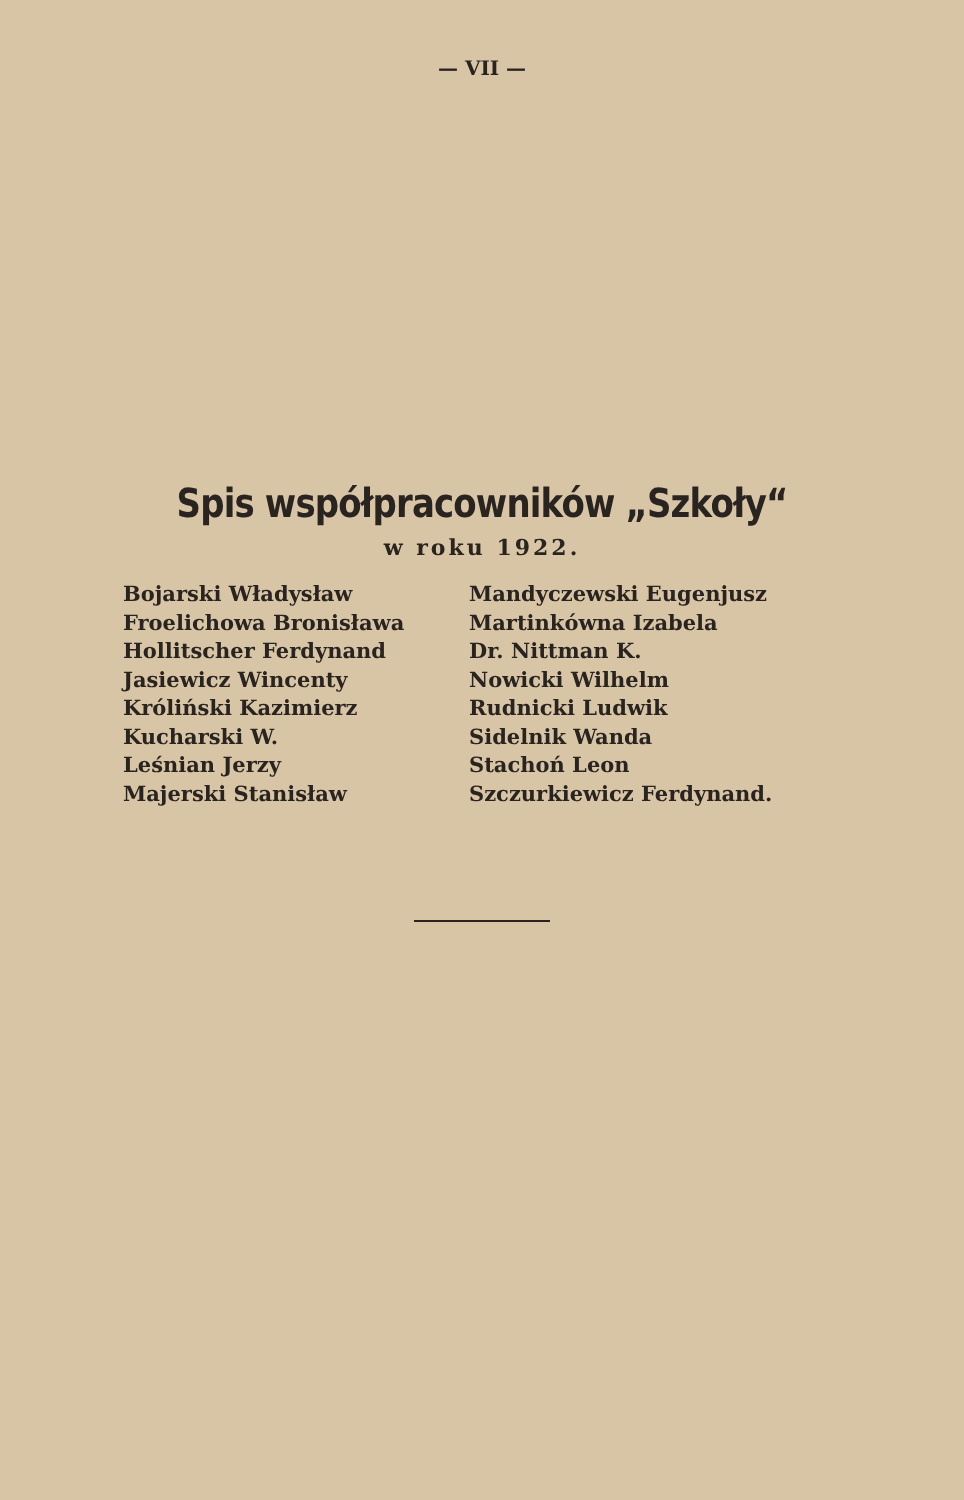— VII —
Spis współpracowników „Szkoły“
w roku 1922.
Bojarski Władysław
Froelichowa Bronisława
Hollitscher Ferdynand
Jasiewicz Wincenty
Króliński Kazimierz
Kucharski W.
Leśnian Jerzy
Majerski Stanisław
Mandyczewski Eugenjusz
Martinkówna Izabela
Dr. Nittman K.
Nowicki Wilhelm
Rudnicki Ludwik
Sidelnik Wanda
Stachoń Leon
Szczurkiewicz Ferdynand.